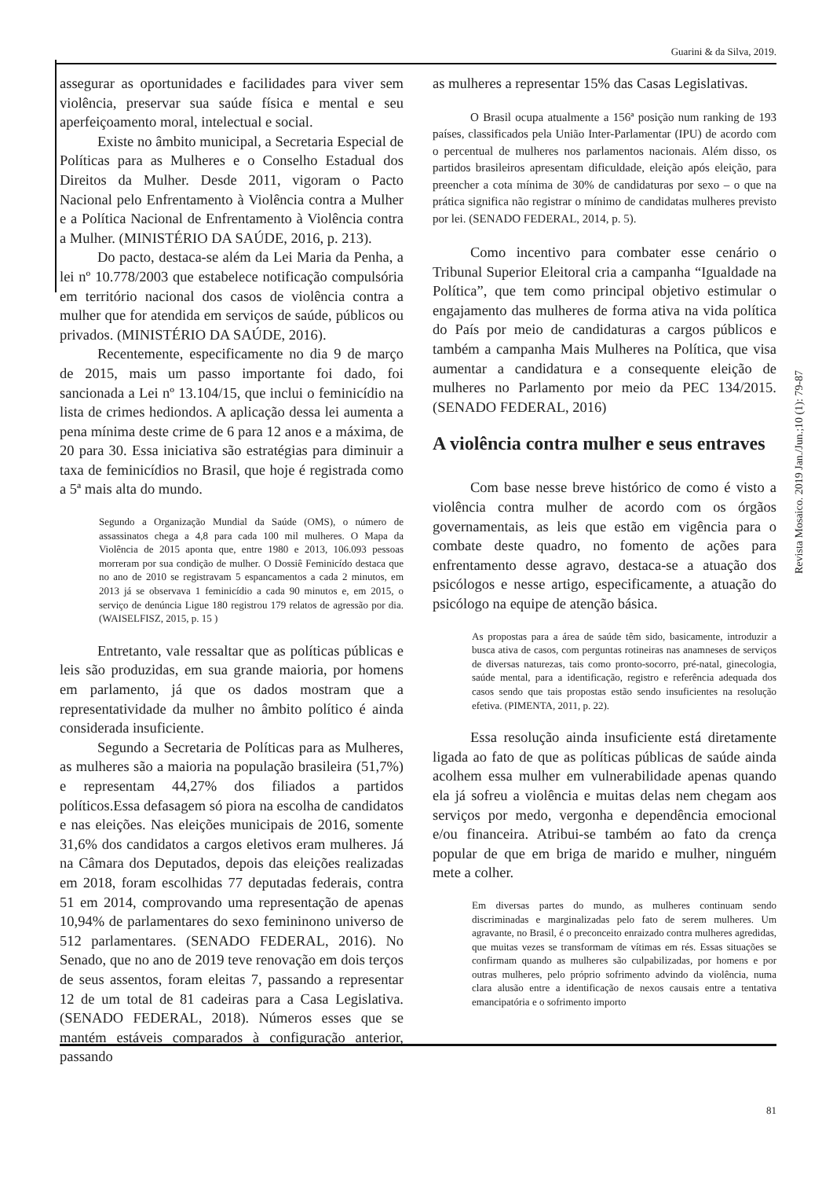Guarini & da Silva, 2019.
assegurar as oportunidades e facilidades para viver sem violência, preservar sua saúde física e mental e seu aperfeiçoamento moral, intelectual e social.
Existe no âmbito municipal, a Secretaria Especial de Políticas para as Mulheres e o Conselho Estadual dos Direitos da Mulher. Desde 2011, vigoram o Pacto Nacional pelo Enfrentamento à Violência contra a Mulher e a Política Nacional de Enfrentamento à Violência contra a Mulher. (MINISTÉRIO DA SAÚDE, 2016, p. 213).
Do pacto, destaca-se além da Lei Maria da Penha, a lei nº 10.778/2003 que estabelece notificação compulsória em território nacional dos casos de violência contra a mulher que for atendida em serviços de saúde, públicos ou privados. (MINISTÉRIO DA SAÚDE, 2016).
Recentemente, especificamente no dia 9 de março de 2015, mais um passo importante foi dado, foi sancionada a Lei nº 13.104/15, que inclui o feminicídio na lista de crimes hediondos. A aplicação dessa lei aumenta a pena mínima deste crime de 6 para 12 anos e a máxima, de 20 para 30. Essa iniciativa são estratégias para diminuir a taxa de feminicídios no Brasil, que hoje é registrada como a 5ª mais alta do mundo.
Segundo a Organização Mundial da Saúde (OMS), o número de assassinatos chega a 4,8 para cada 100 mil mulheres. O Mapa da Violência de 2015 aponta que, entre 1980 e 2013, 106.093 pessoas morreram por sua condição de mulher. O Dossiê Feminicído destaca que no ano de 2010 se registravam 5 espancamentos a cada 2 minutos, em 2013 já se observava 1 feminicídio a cada 90 minutos e, em 2015, o serviço de denúncia Ligue 180 registrou 179 relatos de agressão por dia. (WAISELFISZ, 2015, p. 15 )
Entretanto, vale ressaltar que as políticas públicas e leis são produzidas, em sua grande maioria, por homens em parlamento, já que os dados mostram que a representatividade da mulher no âmbito político é ainda considerada insuficiente.
Segundo a Secretaria de Políticas para as Mulheres, as mulheres são a maioria na população brasileira (51,7%) e representam 44,27% dos filiados a partidos políticos.Essa defasagem só piora na escolha de candidatos e nas eleições. Nas eleições municipais de 2016, somente 31,6% dos candidatos a cargos eletivos eram mulheres. Já na Câmara dos Deputados, depois das eleições realizadas em 2018, foram escolhidas 77 deputadas federais, contra 51 em 2014, comprovando uma representação de apenas 10,94% de parlamentares do sexo femininono universo de 512 parlamentares. (SENADO FEDERAL, 2016). No Senado, que no ano de 2019 teve renovação em dois terços de seus assentos, foram eleitas 7, passando a representar 12 de um total de 81 cadeiras para a Casa Legislativa. (SENADO FEDERAL, 2018). Números esses que se mantém estáveis comparados à configuração anterior, passando
as mulheres a representar 15% das Casas Legislativas.
O Brasil ocupa atualmente a 156ª posição num ranking de 193 países, classificados pela União Inter-Parlamentar (IPU) de acordo com o percentual de mulheres nos parlamentos nacionais. Além disso, os partidos brasileiros apresentam dificuldade, eleição após eleição, para preencher a cota mínima de 30% de candidaturas por sexo – o que na prática significa não registrar o mínimo de candidatas mulheres previsto por lei. (SENADO FEDERAL, 2014, p. 5).
Como incentivo para combater esse cenário o Tribunal Superior Eleitoral cria a campanha “Igualdade na Política”, que tem como principal objetivo estimular o engajamento das mulheres de forma ativa na vida política do País por meio de candidaturas a cargos públicos e também a campanha Mais Mulheres na Política, que visa aumentar a candidatura e a consequente eleição de mulheres no Parlamento por meio da PEC 134/2015. (SENADO FEDERAL, 2016)
A violência contra mulher e seus entraves
Com base nesse breve histórico de como é visto a violência contra mulher de acordo com os órgãos governamentais, as leis que estão em vigência para o combate deste quadro, no fomento de ações para enfrentamento desse agravo, destaca-se a atuação dos psicólogos e nesse artigo, especificamente, a atuação do psicólogo na equipe de atenção básica.
As propostas para a área de saúde têm sido, basicamente, introduzir a busca ativa de casos, com perguntas rotineiras nas anamneses de serviços de diversas naturezas, tais como pronto-socorro, pré-natal, ginecologia, saúde mental, para a identificação, registro e referência adequada dos casos sendo que tais propostas estão sendo insuficientes na resolução efetiva. (PIMENTA, 2011, p. 22).
Essa resolução ainda insuficiente está diretamente ligada ao fato de que as políticas públicas de saúde ainda acolhem essa mulher em vulnerabilidade apenas quando ela já sofreu a violência e muitas delas nem chegam aos serviços por medo, vergonha e dependência emocional e/ou financeira. Atribui-se também ao fato da crença popular de que em briga de marido e mulher, ninguém mete a colher.
Em diversas partes do mundo, as mulheres continuam sendo discriminadas e marginalizadas pelo fato de serem mulheres. Um agravante, no Brasil, é o preconceito enraizado contra mulheres agredidas, que muitas vezes se transformam de vítimas em rés. Essas situações se confirmam quando as mulheres são culpabilizadas, por homens e por outras mulheres, pelo próprio sofrimento advindo da violência, numa clara alusão entre a identificação de nexos causais entre a tentativa emancipatória e o sofrimento importo
Revista Mosaico. 2019 Jan./Jun.;10 (1): 79-87
81